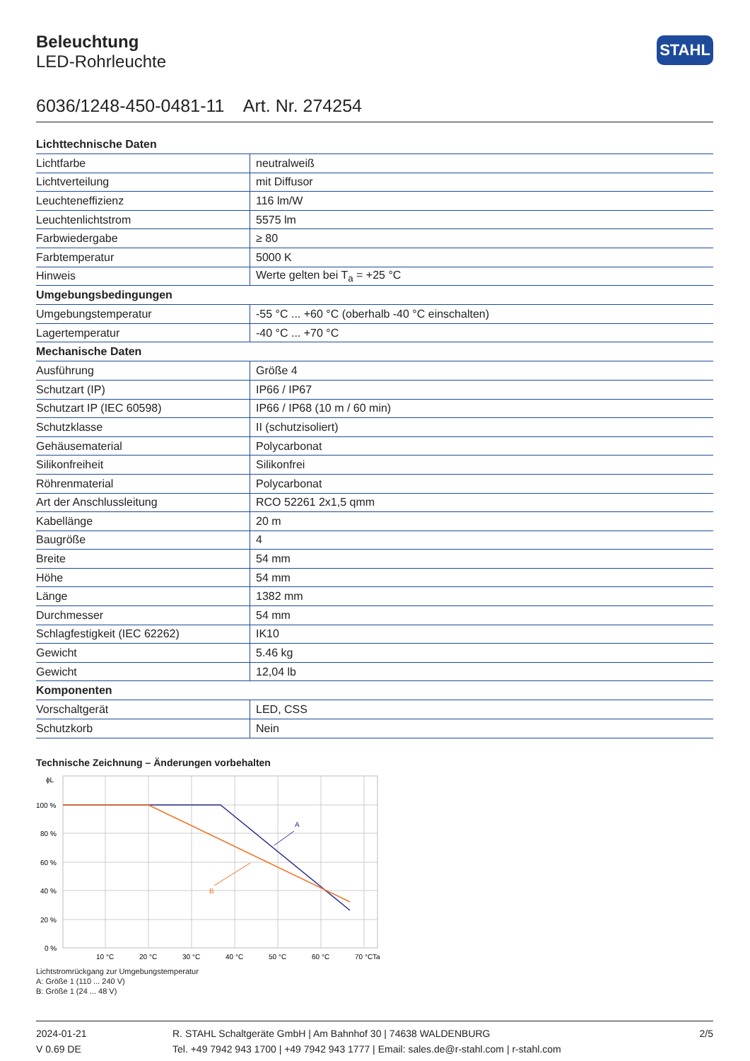Beleuchtung
LED-Rohrleuchte
STAHL
6036/1248-450-0481-11 Art. Nr. 274254
| Lichttechnische Daten | |
| --- | --- |
| Lichtfarbe | neutralweiß |
| Lichtverteilung | mit Diffusor |
| Leuchteneffizienz | 116 lm/W |
| Leuchtenlichtstrom | 5575 lm |
| Farbwiedergabe | ≥ 80 |
| Farbtemperatur | 5000 K |
| Hinweis | Werte gelten bei T<sub>a</sub> = +25 °C |
| Umgebungsbedingungen | |
| Umgebungstemperatur | -55 °C ... +60 °C (oberhalb -40 °C einschalten) |
| Lagertemperatur | -40 °C ... +70 °C |
| Mechanische Daten | |
| Ausführung | Größe 4 |
| Schutzart (IP) | IP66 / IP67 |
| Schutzart IP (IEC 60598) | IP66 / IP68 (10 m / 60 min) |
| Schutzklasse | II (schutzisoliert) |
| Gehäusematerial | Polycarbonat |
| Silikonfreiheit | Silikonfrei |
| Röhrenmaterial | Polycarbonat |
| Art der Anschlussleitung | RCO 52261 2x1,5 qmm |
| Kabellänge | 20 m |
| Baugröße | 4 |
| Breite | 54 mm |
| Höhe | 54 mm |
| Länge | 1382 mm |
| Durchmesser | 54 mm |
| Schlagfestigkeit (IEC 62262) | IK10 |
| Gewicht | 5.46 kg |
| Gewicht | 12,04 lb |
| Komponenten | |
| Vorschaltgerät | LED, CSS |
| Schutzkorb | Nein |
Technische Zeichnung – Änderungen vorbehalten
A
B
ϕL
100 %
80 %
60 %
40 %
20 %
0 %
10 °C
20 °C
30 °C
40 °C
50 °C
60 °C
70 °C
Ta
Lichtstromrückgang zur Umgebungstemperatur
A: Größe 1 (110 ... 240 V)
B: Größe 1 (24 ... 48 V)
2024-01-21
V 0.69 DE
R. STAHL Schaltgeräte GmbH | Am Bahnhof 30 | 74638 WALDENBURG
Tel. +49 7942 943 1700 | +49 7942 943 1777 | Email: sales.de@r-stahl.com | r-stahl.com
2/5